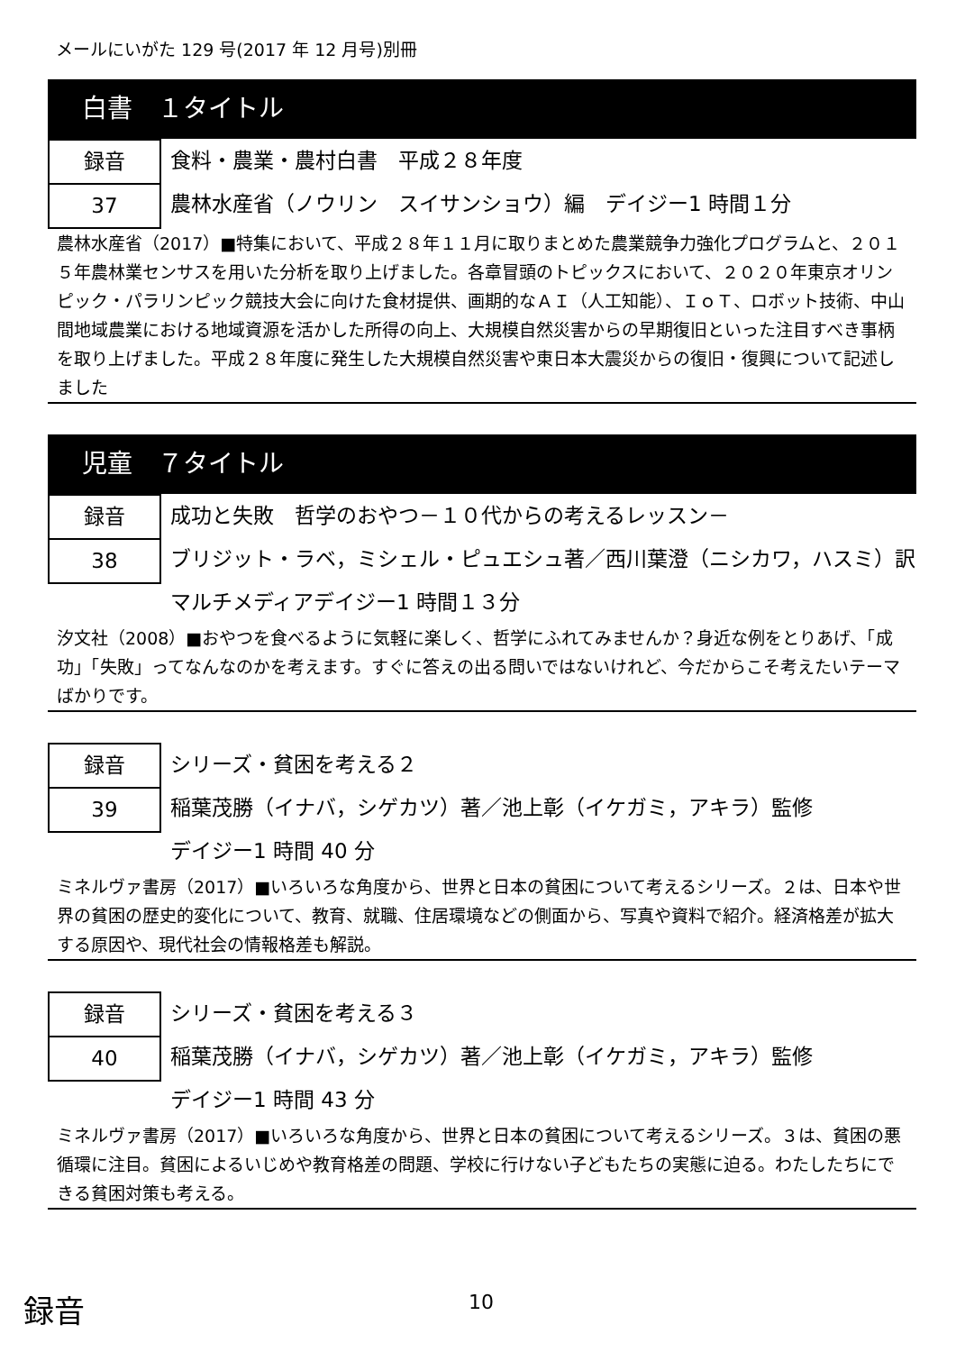メールにいがた 129 号(2017 年 12 月号)別冊
白書　１タイトル
録音
37
食料・農業・農村白書　平成２８年度
農林水産省（ノウリン　スイサンショウ）編　デイジー1 時間１分
農林水産省（2017）■特集において、平成２８年１１月に取りまとめた農業競争力強化プログラムと、２０１５年農林業センサスを用いた分析を取り上げました。各章冒頭のトピックスにおいて、２０２０年東京オリンピック・パラリンピック競技大会に向けた食材提供、画期的なＡＩ（人工知能）、ＩｏＴ、ロボット技術、中山間地域農業における地域資源を活かした所得の向上、大規模自然災害からの早期復旧といった注目すべき事柄を取り上げました。平成２８年度に発生した大規模自然災害や東日本大震災からの復旧・復興について記述しました
児童　７タイトル
録音
38
成功と失敗　哲学のおやつ－１０代からの考えるレッスン－
ブリジット・ラベ，ミシェル・ピュエシュ著／西川葉澄（ニシカワ，ハスミ）訳　マルチメディアデイジー1 時間１３分
汐文社（2008）■おやつを食べるように気軽に楽しく、哲学にふれてみませんか？身近な例をとりあげ、「成功」「失敗」ってなんなのかを考えます。すぐに答えの出る問いではないけれど、今だからこそ考えたいテーマばかりです。
録音
39
シリーズ・貧困を考える２
稲葉茂勝（イナバ，シゲカツ）著／池上彰（イケガミ，アキラ）監修
デイジー1 時間 40 分
ミネルヴァ書房（2017）■いろいろな角度から、世界と日本の貧困について考えるシリーズ。２は、日本や世界の貧困の歴史的変化について、教育、就職、住居環境などの側面から、写真や資料で紹介。経済格差が拡大する原因や、現代社会の情報格差も解説。
録音
40
シリーズ・貧困を考える３
稲葉茂勝（イナバ，シゲカツ）著／池上彰（イケガミ，アキラ）監修
デイジー1 時間 43 分
ミネルヴァ書房（2017）■いろいろな角度から、世界と日本の貧困について考えるシリーズ。３は、貧困の悪循環に注目。貧困によるいじめや教育格差の問題、学校に行けない子どもたちの実態に迫る。わたしたちにできる貧困対策も考える。
録音 10